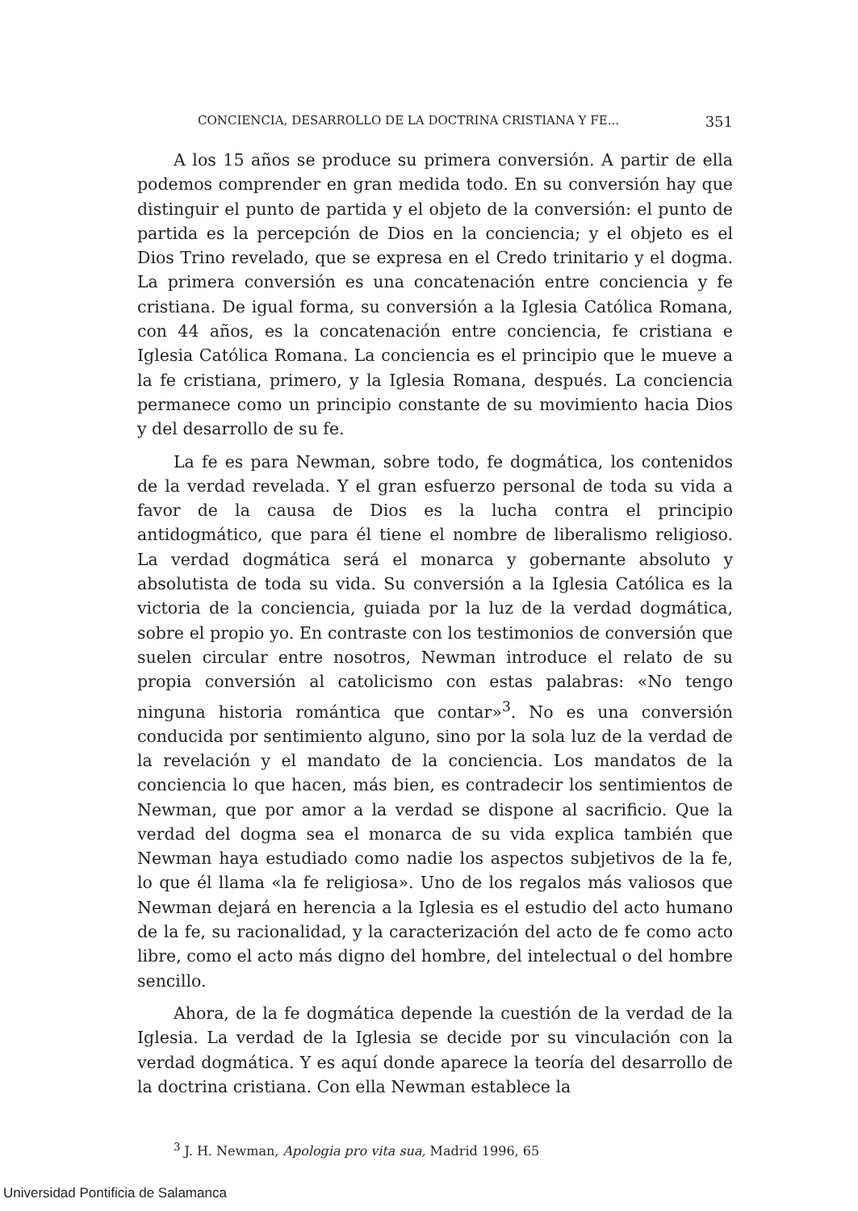CONCIENCIA, DESARROLLO DE LA DOCTRINA CRISTIANA Y FE... 351
A los 15 años se produce su primera conversión. A partir de ella podemos comprender en gran medida todo. En su conversión hay que distinguir el punto de partida y el objeto de la conversión: el punto de partida es la percepción de Dios en la conciencia; y el objeto es el Dios Trino revelado, que se expresa en el Credo trinitario y el dogma. La primera conversión es una concatenación entre conciencia y fe cristiana. De igual forma, su conversión a la Iglesia Católica Romana, con 44 años, es la concatenación entre conciencia, fe cristiana e Iglesia Católica Romana. La conciencia es el principio que le mueve a la fe cristiana, primero, y la Iglesia Romana, después. La conciencia permanece como un principio constante de su movimiento hacia Dios y del desarrollo de su fe.
La fe es para Newman, sobre todo, fe dogmática, los contenidos de la verdad revelada. Y el gran esfuerzo personal de toda su vida a favor de la causa de Dios es la lucha contra el principio antidogmático, que para él tiene el nombre de liberalismo religioso. La verdad dogmática será el monarca y gobernante absoluto y absolutista de toda su vida. Su conversión a la Iglesia Católica es la victoria de la conciencia, guiada por la luz de la verdad dogmática, sobre el propio yo. En contraste con los testimonios de conversión que suelen circular entre nosotros, Newman introduce el relato de su propia conversión al catolicismo con estas palabras: «No tengo ninguna historia romántica que contar»<sup>3</sup>. No es una conversión conducida por sentimiento alguno, sino por la sola luz de la verdad de la revelación y el mandato de la conciencia. Los mandatos de la conciencia lo que hacen, más bien, es contradecir los sentimientos de Newman, que por amor a la verdad se dispone al sacrificio. Que la verdad del dogma sea el monarca de su vida explica también que Newman haya estudiado como nadie los aspectos subjetivos de la fe, lo que él llama «la fe religiosa». Uno de los regalos más valiosos que Newman dejará en herencia a la Iglesia es el estudio del acto humano de la fe, su racionalidad, y la caracterización del acto de fe como acto libre, como el acto más digno del hombre, del intelectual o del hombre sencillo.
Ahora, de la fe dogmática depende la cuestión de la verdad de la Iglesia. La verdad de la Iglesia se decide por su vinculación con la verdad dogmática. Y es aquí donde aparece la teoría del desarrollo de la doctrina cristiana. Con ella Newman establece la
<sup>3</sup> J. H. Newman, Apologia pro vita sua, Madrid 1996, 65
Universidad Pontificia de Salamanca